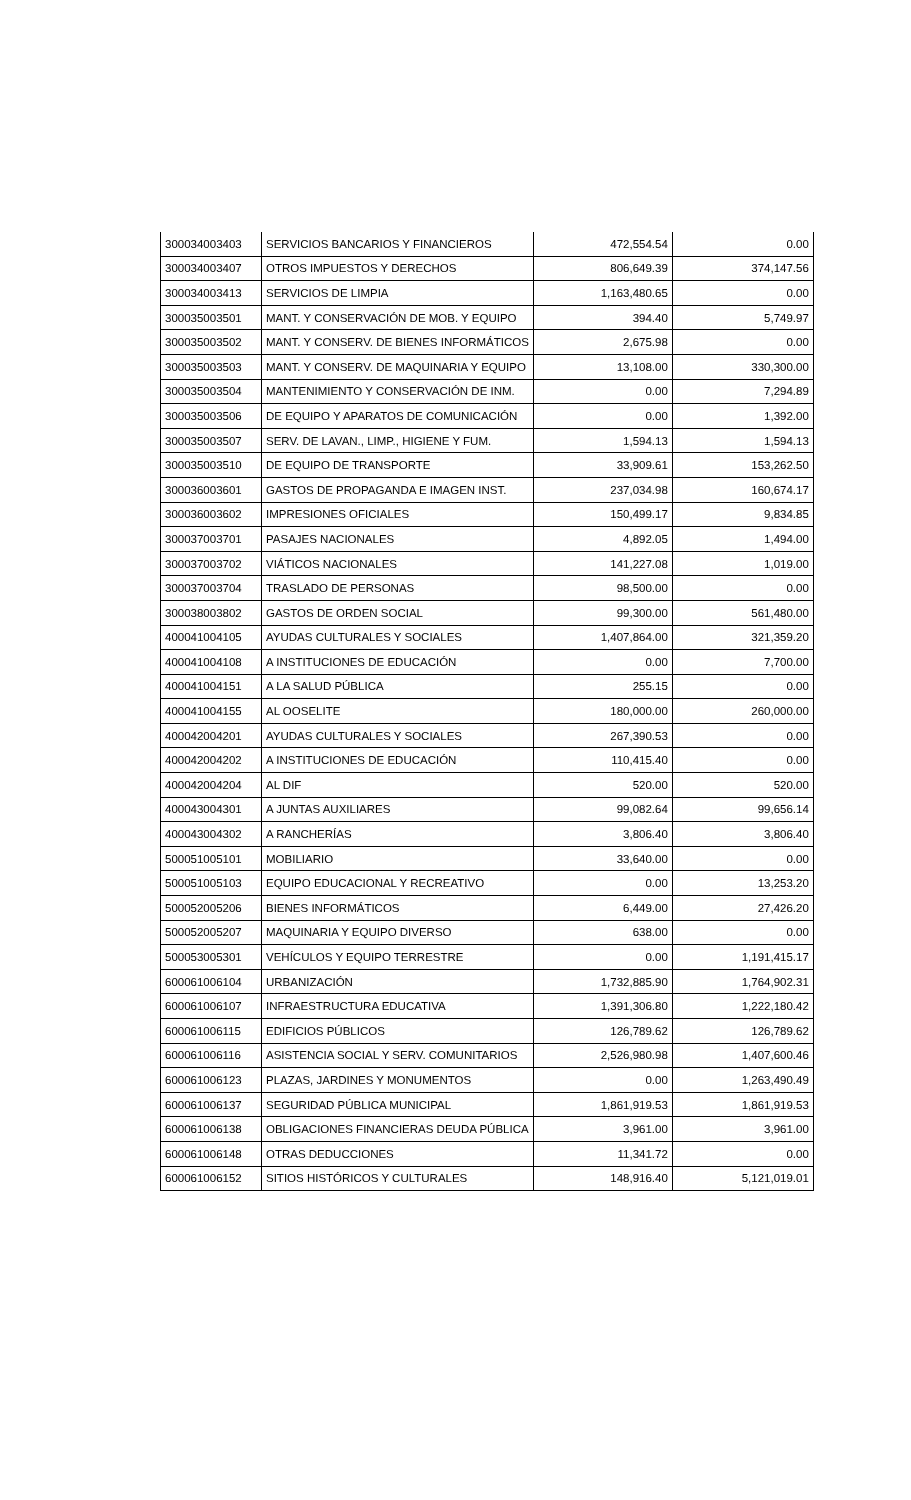| 300034003403 | SERVICIOS BANCARIOS Y FINANCIEROS | 472,554.54 | 0.00 |
| 300034003407 | OTROS IMPUESTOS Y DERECHOS | 806,649.39 | 374,147.56 |
| 300034003413 | SERVICIOS DE LIMPIA | 1,163,480.65 | 0.00 |
| 300035003501 | MANT. Y CONSERVACIÓN DE MOB. Y EQUIPO | 394.40 | 5,749.97 |
| 300035003502 | MANT. Y CONSERV. DE BIENES INFORMÁTICOS | 2,675.98 | 0.00 |
| 300035003503 | MANT. Y CONSERV. DE MAQUINARIA Y EQUIPO | 13,108.00 | 330,300.00 |
| 300035003504 | MANTENIMIENTO Y CONSERVACIÓN DE INM. | 0.00 | 7,294.89 |
| 300035003506 | DE EQUIPO Y APARATOS DE COMUNICACIÓN | 0.00 | 1,392.00 |
| 300035003507 | SERV. DE LAVAN., LIMP., HIGIENE Y FUM. | 1,594.13 | 1,594.13 |
| 300035003510 | DE EQUIPO DE TRANSPORTE | 33,909.61 | 153,262.50 |
| 300036003601 | GASTOS DE PROPAGANDA E IMAGEN INST. | 237,034.98 | 160,674.17 |
| 300036003602 | IMPRESIONES OFICIALES | 150,499.17 | 9,834.85 |
| 300037003701 | PASAJES NACIONALES | 4,892.05 | 1,494.00 |
| 300037003702 | VIÁTICOS NACIONALES | 141,227.08 | 1,019.00 |
| 300037003704 | TRASLADO DE PERSONAS | 98,500.00 | 0.00 |
| 300038003802 | GASTOS DE ORDEN SOCIAL | 99,300.00 | 561,480.00 |
| 400041004105 | AYUDAS CULTURALES Y SOCIALES | 1,407,864.00 | 321,359.20 |
| 400041004108 | A INSTITUCIONES DE EDUCACIÓN | 0.00 | 7,700.00 |
| 400041004151 | A LA SALUD PÚBLICA | 255.15 | 0.00 |
| 400041004155 | AL OOSELITE | 180,000.00 | 260,000.00 |
| 400042004201 | AYUDAS CULTURALES Y SOCIALES | 267,390.53 | 0.00 |
| 400042004202 | A INSTITUCIONES DE EDUCACIÓN | 110,415.40 | 0.00 |
| 400042004204 | AL DIF | 520.00 | 520.00 |
| 400043004301 | A JUNTAS AUXILIARES | 99,082.64 | 99,656.14 |
| 400043004302 | A RANCHERÍAS | 3,806.40 | 3,806.40 |
| 500051005101 | MOBILIARIO | 33,640.00 | 0.00 |
| 500051005103 | EQUIPO EDUCACIONAL Y RECREATIVO | 0.00 | 13,253.20 |
| 500052005206 | BIENES INFORMÁTICOS | 6,449.00 | 27,426.20 |
| 500052005207 | MAQUINARIA Y EQUIPO DIVERSO | 638.00 | 0.00 |
| 500053005301 | VEHÍCULOS Y EQUIPO TERRESTRE | 0.00 | 1,191,415.17 |
| 600061006104 | URBANIZACIÓN | 1,732,885.90 | 1,764,902.31 |
| 600061006107 | INFRAESTRUCTURA EDUCATIVA | 1,391,306.80 | 1,222,180.42 |
| 600061006115 | EDIFICIOS PÚBLICOS | 126,789.62 | 126,789.62 |
| 600061006116 | ASISTENCIA SOCIAL Y SERV. COMUNITARIOS | 2,526,980.98 | 1,407,600.46 |
| 600061006123 | PLAZAS, JARDINES Y MONUMENTOS | 0.00 | 1,263,490.49 |
| 600061006137 | SEGURIDAD PÚBLICA MUNICIPAL | 1,861,919.53 | 1,861,919.53 |
| 600061006138 | OBLIGACIONES FINANCIERAS DEUDA PÚBLICA | 3,961.00 | 3,961.00 |
| 600061006148 | OTRAS DEDUCCIONES | 11,341.72 | 0.00 |
| 600061006152 | SITIOS HISTÓRICOS Y CULTURALES | 148,916.40 | 5,121,019.01 |